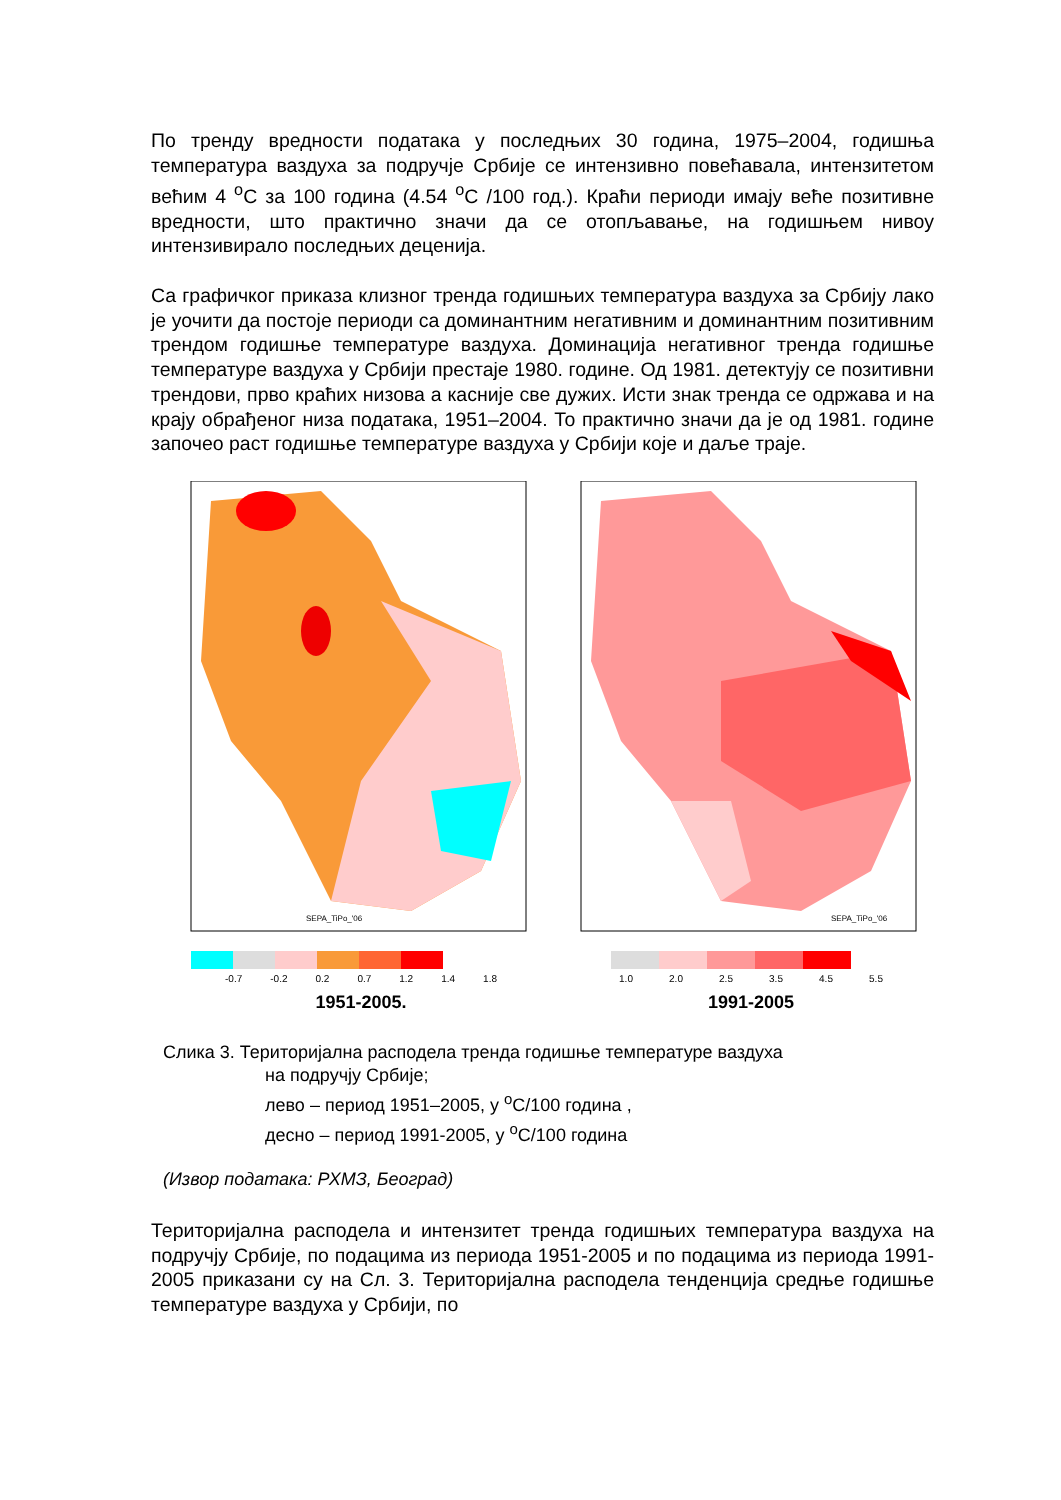По тренду вредности података у последњих 30 година, 1975–2004, годишња температура ваздуха за подручје Србије се интензивно повећавала, интензитетом већим 4 <sup>o</sup>C за 100 година (4.54 <sup>o</sup>C /100 год.). Краћи периоди имају веће позитивне вредности, што практично значи да се отопљавање, на годишњем нивоу интензивирало последњих деценија.
Са графичког приказа клизног тренда годишњих температура ваздуха за Србију лако је уочити да постоје периоди са доминантним негативним и доминантним позитивним трендом годишње температуре ваздуха. Доминација негативног тренда годишње температуре ваздуха у Србији престаје 1980. године. Од 1981. детектују се позитивни трендови, прво краћих низова а касније све дужих. Исти знак тренда се одржава и на крају обрађеног низа података, 1951–2004. То практично значи да је од 1981. године започео раст годишње температуре ваздуха у Србији које и даље траје.
SEPA_TiPo_'06
-0.7 -0.2 0.2 0.7 1.2 1.4 1.8
1951-2005.
SEPA_TiPo_'06
1.0 2.0 2.5 3.5 4.5 5.5
1991-2005
Слика 3. Територијална расподела тренда годишње температуре ваздуха
на подручју Србије;
лево – период 1951–2005, у <sup>o</sup>C/100 година ,
десно – период 1991-2005, у <sup>o</sup>C/100 година
(Извор података: РХМЗ, Београд)
Територијална расподела и интензитет тренда годишњих температура ваздуха на подручју Србије, по подацима из периода 1951-2005 и по подацима из периода 1991-2005 приказани су на Сл. 3. Територијална расподела тенденција средње годишње температуре ваздуха у Србији, по